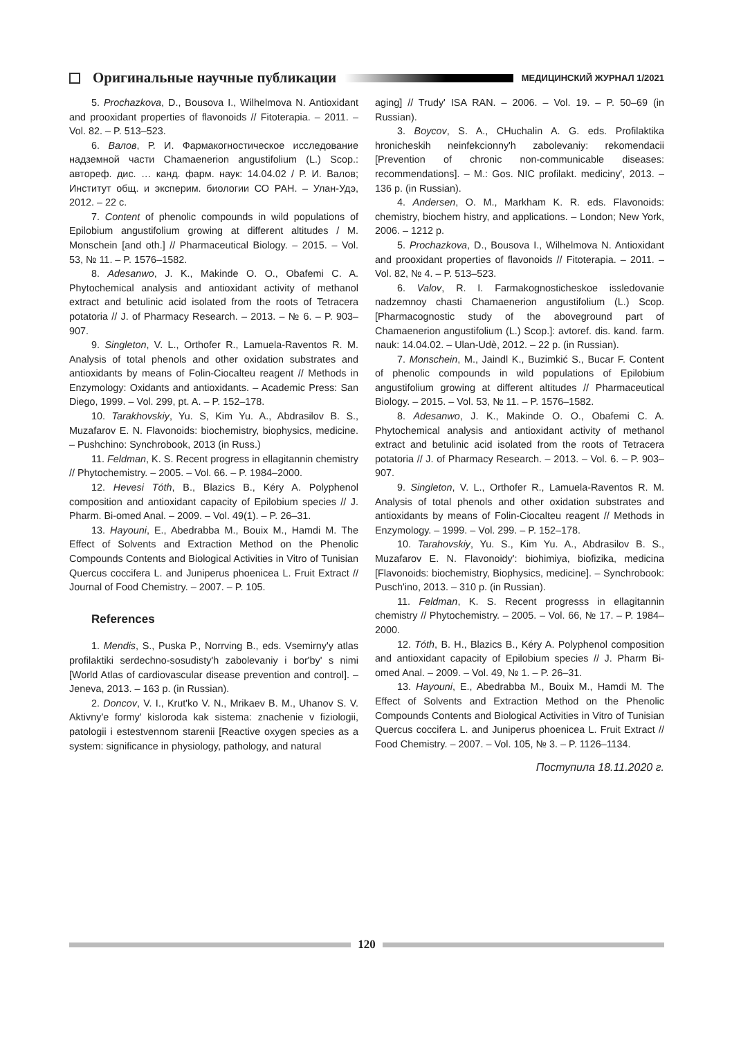Оригинальные научные публикации МЕДИЦИНСКИЙ ЖУРНАЛ 1/2021
5. Prochazkova, D., Bousova I., Wilhelmova N. Antioxidant and prooxidant properties of flavonoids // Fitoterapia. – 2011. – Vol. 82. – P. 513–523.
6. Валов, Р. И. Фармакогностическое исследование надземной части Chamaenerion angustifolium (L.) Scop.: автореф. дис. … канд. фарм. наук: 14.04.02 / Р. И. Валов; Институт общ. и эксперим. биологии СО РАН. – Улан-Удэ, 2012. – 22 с.
7. Content of phenolic compounds in wild populations of Epilobium angustifolium growing at different altitudes / M. Monschein [and oth.] // Pharmaceutical Biology. – 2015. – Vol. 53, № 11. – P. 1576–1582.
8. Adesanwo, J. K., Makinde O. O., Obafemi C. A. Phytochemical analysis and antioxidant activity of methanol extract and betulinic acid isolated from the roots of Tetracera potatoria // J. of Pharmacy Research. – 2013. – № 6. – P. 903–907.
9. Singleton, V. L., Orthofer R., Lamuela-Raventos R. M. Analysis of total phenols and other oxidation substrates and antioxidants by means of Folin-Ciocalteu reagent // Methods in Enzymology: Oxidants and antioxidants. – Academic Press: San Diego, 1999. – Vol. 299, pt. A. – P. 152–178.
10. Tarakhovskiy, Yu. S, Kim Yu. A., Abdrasilov B. S., Muzafarov E. N. Flavonoids: biochemistry, biophysics, medicine. – Pushchino: Synchrobook, 2013 (in Russ.)
11. Feldman, K. S. Recent progress in ellagitannin chemistry // Phytochemistry. – 2005. – Vol. 66. – P. 1984–2000.
12. Hevesi Tóth, B., Blazics B., Kéry A. Polyphenol composition and antioxidant capacity of Epilobium species // J. Pharm. Bi-omed Anal. – 2009. – Vol. 49(1). – P. 26–31.
13. Hayouni, E., Abedrabba M., Bouix M., Hamdi M. The Effect of Solvents and Extraction Method on the Phenolic Compounds Contents and Biological Activities in Vitro of Tunisian Quercus coccifera L. and Juniperus phoenicea L. Fruit Extract // Journal of Food Chemistry. – 2007. – P. 105.
References
1. Mendis, S., Puska P., Norrving B., eds. Vsemirny'y atlas profilaktiki serdechno-sosudisty'h zabolevaniy i bor'by' s nimi [World Atlas of cardiovascular disease prevention and control]. – Jeneva, 2013. – 163 p. (in Russian).
2. Doncov, V. I., Krut'ko V. N., Mrikaev B. M., Uhanov S. V. Aktivny'e formy' kisloroda kak sistema: znachenie v fiziologii, patologii i estestvennom starenii [Reactive oxygen species as a system: significance in physiology, pathology, and natural
aging] // Trudy' ISA RAN. – 2006. – Vol. 19. – P. 50–69 (in Russian).
3. Boycov, S. A., CHuchalin A. G. eds. Profilaktika hronicheskih neinfekcionny'h zabolevaniy: rekomendacii [Prevention of chronic non-communicable diseases: recommendations]. – M.: Gos. NIC profilakt. mediciny', 2013. – 136 p. (in Russian).
4. Andersen, O. M., Markham K. R. eds. Flavonoids: chemistry, biochem histry, and applications. – London; New York, 2006. – 1212 p.
5. Prochazkova, D., Bousova I., Wilhelmova N. Antioxidant and prooxidant properties of flavonoids // Fitoterapia. – 2011. – Vol. 82, № 4. – P. 513–523.
6. Valov, R. I. Farmakognosticheskoe issledovanie nadzemnoy chasti Chamaenerion angustifolium (L.) Scop. [Pharmacognostic study of the aboveground part of Chamaenerion angustifolium (L.) Scop.]: avtoref. dis. kand. farm. nauk: 14.04.02. – Ulan-Udè, 2012. – 22 p. (in Russian).
7. Monschein, M., Jaindl K., Buzimkić S., Bucar F. Content of phenolic compounds in wild populations of Epilobium angustifolium growing at different altitudes // Pharmaceutical Biology. – 2015. – Vol. 53, № 11. – P. 1576–1582.
8. Adesanwo, J. K., Makinde O. O., Obafemi C. A. Phytochemical analysis and antioxidant activity of methanol extract and betulinic acid isolated from the roots of Tetracera potatoria // J. of Pharmacy Research. – 2013. – Vol. 6. – P. 903–907.
9. Singleton, V. L., Orthofer R., Lamuela-Raventos R. M. Analysis of total phenols and other oxidation substrates and antioxidants by means of Folin-Ciocalteu reagent // Methods in Enzymology. – 1999. – Vol. 299. – P. 152–178.
10. Tarahovskiy, Yu. S., Kim Yu. A., Abdrasilov B. S., Muzafarov E. N. Flavonoidy': biohimiya, biofizika, medicina [Flavonoids: biochemistry, Biophysics, medicine]. – Synchrobook: Pusch'ino, 2013. – 310 p. (in Russian).
11. Feldman, K. S. Recent progresss in ellagitannin chemistry // Phytochemistry. – 2005. – Vol. 66, № 17. – P. 1984–2000.
12. Tóth, B. H., Blazics B., Kéry A. Polyphenol composition and antioxidant capacity of Epilobium species // J. Pharm Bi-omed Anal. – 2009. – Vol. 49, № 1. – P. 26–31.
13. Hayouni, E., Abedrabba M., Bouix M., Hamdi M. The Effect of Solvents and Extraction Method on the Phenolic Compounds Contents and Biological Activities in Vitro of Tunisian Quercus coccifera L. and Juniperus phoenicea L. Fruit Extract // Food Chemistry. – 2007. – Vol. 105, № 3. – P. 1126–1134.
Поступила 18.11.2020 г.
120